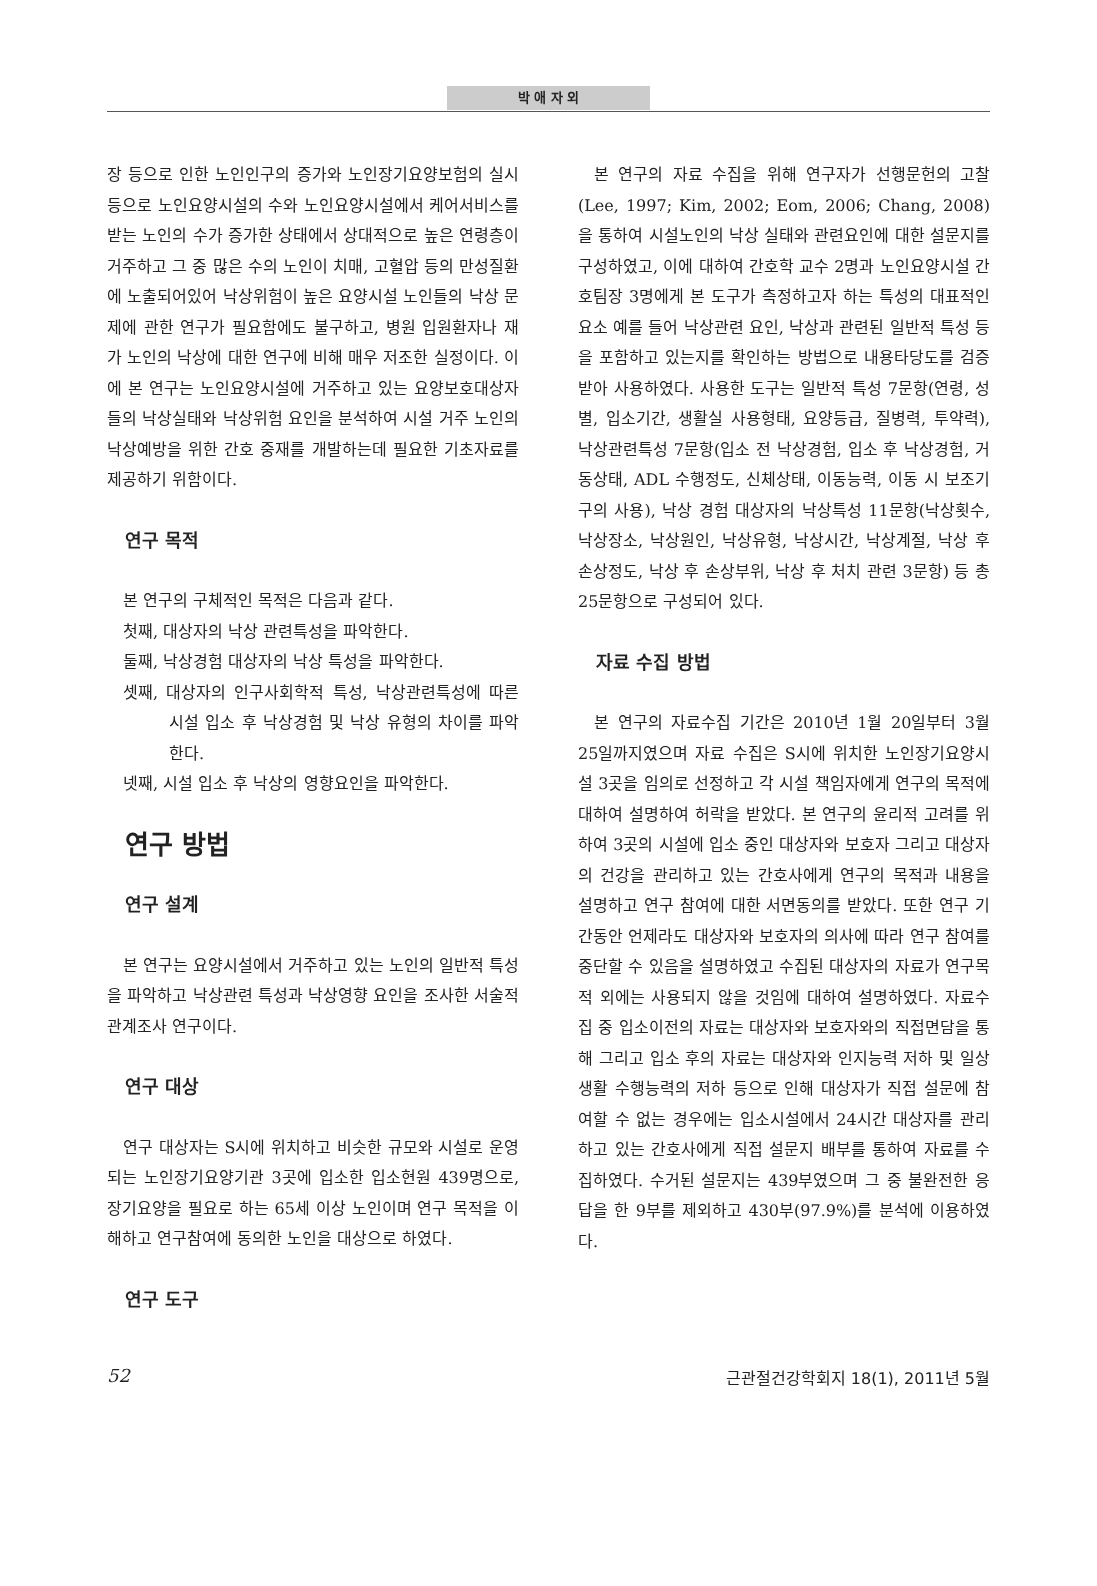박 애 자 외
장 등으로 인한 노인인구의 증가와 노인장기요양보험의 실시 등으로 노인요양시설의 수와 노인요양시설에서 케어서비스를 받는 노인의 수가 증가한 상태에서 상대적으로 높은 연령층이 거주하고 그 중 많은 수의 노인이 치매, 고혈압 등의 만성질환에 노출되어있어 낙상위험이 높은 요양시설 노인들의 낙상 문제에 관한 연구가 필요함에도 불구하고, 병원 입원환자나 재가 노인의 낙상에 대한 연구에 비해 매우 저조한 실정이다. 이에 본 연구는 노인요양시설에 거주하고 있는 요양보호대상자들의 낙상실태와 낙상위험 요인을 분석하여 시설 거주 노인의 낙상예방을 위한 간호 중재를 개발하는데 필요한 기초자료를 제공하기 위함이다.
연구 목적
본 연구의 구체적인 목적은 다음과 같다.
첫째, 대상자의 낙상 관련특성을 파악한다.
둘째, 낙상경험 대상자의 낙상 특성을 파악한다.
셋째, 대상자의 인구사회학적 특성, 낙상관련특성에 따른 시설 입소 후 낙상경험 및 낙상 유형의 차이를 파악한다.
넷째, 시설 입소 후 낙상의 영향요인을 파악한다.
연구 방법
연구 설계
본 연구는 요양시설에서 거주하고 있는 노인의 일반적 특성을 파악하고 낙상관련 특성과 낙상영향 요인을 조사한 서술적 관계조사 연구이다.
연구 대상
연구 대상자는 S시에 위치하고 비슷한 규모와 시설로 운영되는 노인장기요양기관 3곳에 입소한 입소현원 439명으로, 장기요양을 필요로 하는 65세 이상 노인이며 연구 목적을 이해하고 연구참여에 동의한 노인을 대상으로 하였다.
연구 도구
본 연구의 자료 수집을 위해 연구자가 선행문헌의 고찰(Lee, 1997; Kim, 2002; Eom, 2006; Chang, 2008)을 통하여 시설노인의 낙상 실태와 관련요인에 대한 설문지를 구성하였고, 이에 대하여 간호학 교수 2명과 노인요양시설 간호팀장 3명에게 본 도구가 측정하고자 하는 특성의 대표적인 요소 예를 들어 낙상관련 요인, 낙상과 관련된 일반적 특성 등을 포함하고 있는지를 확인하는 방법으로 내용타당도를 검증받아 사용하였다. 사용한 도구는 일반적 특성 7문항(연령, 성별, 입소기간, 생활실 사용형태, 요양등급, 질병력, 투약력), 낙상관련특성 7문항(입소 전 낙상경험, 입소 후 낙상경험, 거동상태, ADL 수행정도, 신체상태, 이동능력, 이동 시 보조기구의 사용), 낙상 경험 대상자의 낙상특성 11문항(낙상횟수, 낙상장소, 낙상원인, 낙상유형, 낙상시간, 낙상계절, 낙상 후 손상정도, 낙상 후 손상부위, 낙상 후 처치 관련 3문항) 등 총 25문항으로 구성되어 있다.
자료 수집 방법
본 연구의 자료수집 기간은 2010년 1월 20일부터 3월 25일까지였으며 자료 수집은 S시에 위치한 노인장기요양시설 3곳을 임의로 선정하고 각 시설 책임자에게 연구의 목적에 대하여 설명하여 허락을 받았다. 본 연구의 윤리적 고려를 위하여 3곳의 시설에 입소 중인 대상자와 보호자 그리고 대상자의 건강을 관리하고 있는 간호사에게 연구의 목적과 내용을 설명하고 연구 참여에 대한 서면동의를 받았다. 또한 연구 기간동안 언제라도 대상자와 보호자의 의사에 따라 연구 참여를 중단할 수 있음을 설명하였고 수집된 대상자의 자료가 연구목적 외에는 사용되지 않을 것임에 대하여 설명하였다. 자료수집 중 입소이전의 자료는 대상자와 보호자와의 직접면담을 통해 그리고 입소 후의 자료는 대상자와 인지능력 저하 및 일상생활 수행능력의 저하 등으로 인해 대상자가 직접 설문에 참여할 수 없는 경우에는 입소시설에서 24시간 대상자를 관리하고 있는 간호사에게 직접 설문지 배부를 통하여 자료를 수집하였다. 수거된 설문지는 439부였으며 그 중 불완전한 응답을 한 9부를 제외하고 430부(97.9%)를 분석에 이용하였다.
52 근관절건강학회지 18(1), 2011년 5월